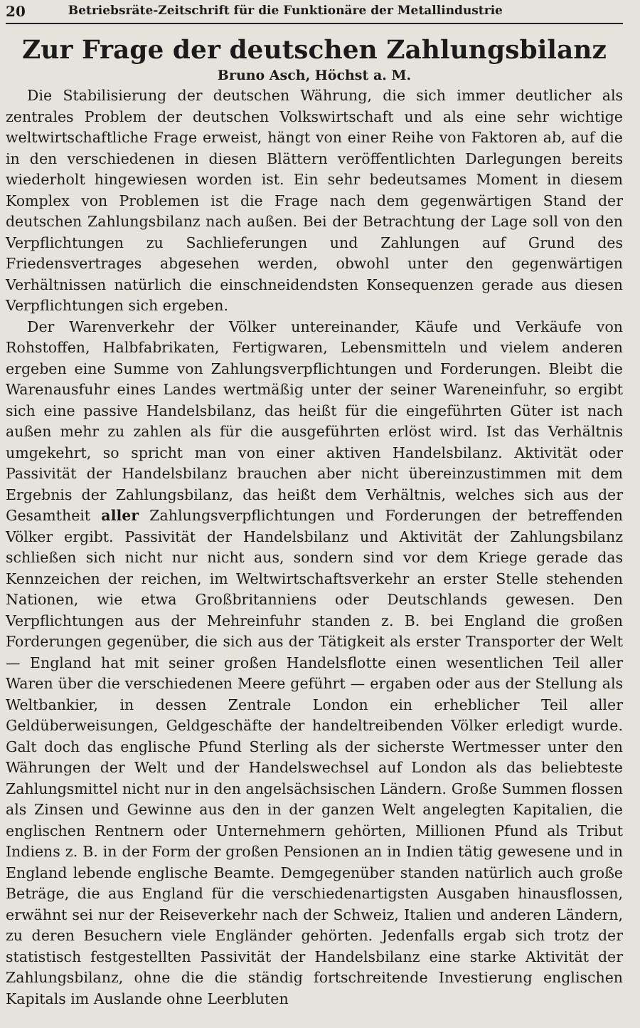20 Betriebsräte-Zeitschrift für die Funktionäre der Metallindustrie
Zur Frage der deutschen Zahlungsbilanz
Bruno Asch, Höchst a. M.
Die Stabilisierung der deutschen Währung, die sich immer deutlicher als zentrales Problem der deutschen Volkswirtschaft und als eine sehr wichtige weltwirtschaftliche Frage erweist, hängt von einer Reihe von Faktoren ab, auf die in den verschiedenen in diesen Blättern veröffentlichten Darlegungen bereits wiederholt hingewiesen worden ist. Ein sehr bedeutsames Moment in diesem Komplex von Problemen ist die Frage nach dem gegenwärtigen Stand der deutschen Zahlungsbilanz nach außen. Bei der Betrachtung der Lage soll von den Verpflichtungen zu Sachlieferungen und Zahlungen auf Grund des Friedensvertrages abgesehen werden, obwohl unter den gegenwärtigen Verhältnissen natürlich die einschneidendsten Konsequenzen gerade aus diesen Verpflichtungen sich ergeben.
Der Warenverkehr der Völker untereinander, Käufe und Verkäufe von Rohstoffen, Halbfabrikaten, Fertigwaren, Lebensmitteln und vielem anderen ergeben eine Summe von Zahlungsverpflichtungen und Forderungen. Bleibt die Warenausfuhr eines Landes wertmäßig unter der seiner Wareneinfuhr, so ergibt sich eine passive Handelsbilanz, das heißt für die eingeführten Güter ist nach außen mehr zu zahlen als für die ausgeführten erlöst wird. Ist das Verhältnis umgekehrt, so spricht man von einer aktiven Handelsbilanz. Aktivität oder Passivität der Handelsbilanz brauchen aber nicht übereinzustimmen mit dem Ergebnis der Zahlungsbilanz, das heißt dem Verhältnis, welches sich aus der Gesamtheit aller Zahlungsverpflichtungen und Forderungen der betreffenden Völker ergibt. Passivität der Handelsbilanz und Aktivität der Zahlungsbilanz schließen sich nicht nur nicht aus, sondern sind vor dem Kriege gerade das Kennzeichen der reichen, im Weltwirtschaftsverkehr an erster Stelle stehenden Nationen, wie etwa Großbritanniens oder Deutschlands gewesen. Den Verpflichtungen aus der Mehreinfuhr standen z. B. bei England die großen Forderungen gegenüber, die sich aus der Tätigkeit als erster Transporter der Welt — England hat mit seiner großen Handelsflotte einen wesentlichen Teil aller Waren über die verschiedenen Meere geführt — ergaben oder aus der Stellung als Weltbankier, in dessen Zentrale London ein erheblicher Teil aller Geldüberweisungen, Geldgeschäfte der handeltreibenden Völker erledigt wurde. Galt doch das englische Pfund Sterling als der sicherste Wertmesser unter den Währungen der Welt und der Handelswechsel auf London als das beliebteste Zahlungsmittel nicht nur in den angelsächsischen Ländern. Große Summen flossen als Zinsen und Gewinne aus den in der ganzen Welt angelegten Kapitalien, die englischen Rentnern oder Unternehmern gehörten, Millionen Pfund als Tribut Indiens z. B. in der Form der großen Pensionen an in Indien tätig gewesene und in England lebende englische Beamte. Demgegenüber standen natürlich auch große Beträge, die aus England für die verschiedenartigsten Ausgaben hinausflossen, erwähnt sei nur der Reiseverkehr nach der Schweiz, Italien und anderen Ländern, zu deren Besuchern viele Engländer gehörten. Jedenfalls ergab sich trotz der statistisch festgestellten Passivität der Handelsbilanz eine starke Aktivität der Zahlungsbilanz, ohne die die ständig fortschreitende Investierung englischen Kapitals im Auslande ohne Leerbluten